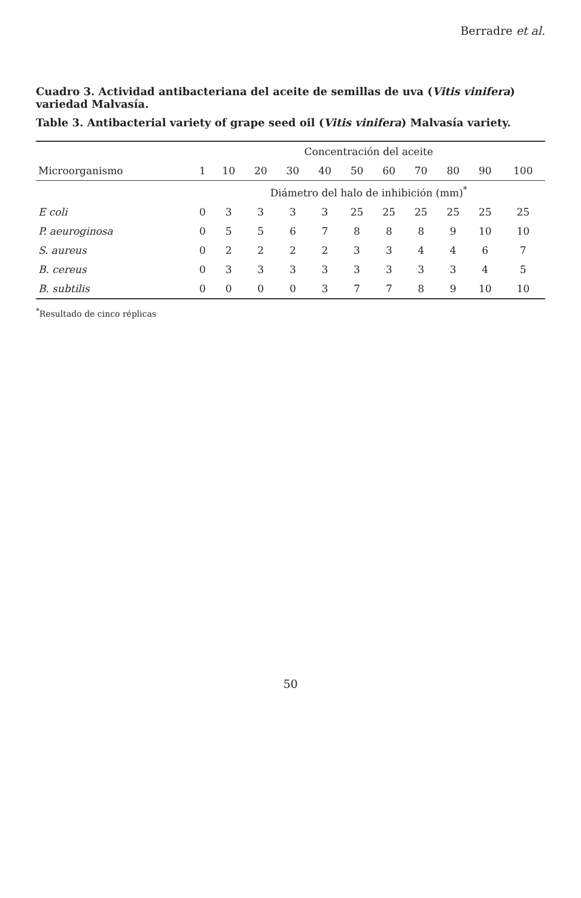Berradre et al.
Cuadro 3. Actividad antibacteriana del aceite de semillas de uva (Vitis vinifera) variedad Malvasía.
Table 3. Antibacterial variety of grape seed oil (Vitis vinifera) Malvasía variety.
| | Concentración del aceite | | | | | | | | | | |
| --- | --- | --- | --- | --- | --- | --- | --- | --- | --- | --- | --- |
| Microorganismo | 1 | 10 | 20 | 30 | 40 | 50 | 60 | 70 | 80 | 90 | 100 |
| | Diámetro del halo de inhibición (mm)<sup>*</sup> | | | | | | | | | | |
| E coli | 0 | 3 | 3 | 3 | 3 | 25 | 25 | 25 | 25 | 25 | 25 |
| P. aeuroginosa | 0 | 5 | 5 | 6 | 7 | 8 | 8 | 8 | 9 | 10 | 10 |
| S. aureus | 0 | 2 | 2 | 2 | 2 | 3 | 3 | 4 | 4 | 6 | 7 |
| B. cereus | 0 | 3 | 3 | 3 | 3 | 3 | 3 | 3 | 3 | 4 | 5 |
| B. subtilis | 0 | 0 | 0 | 0 | 3 | 7 | 7 | 8 | 9 | 10 | 10 |
<sup>*</sup> Resultado de cinco réplicas
50